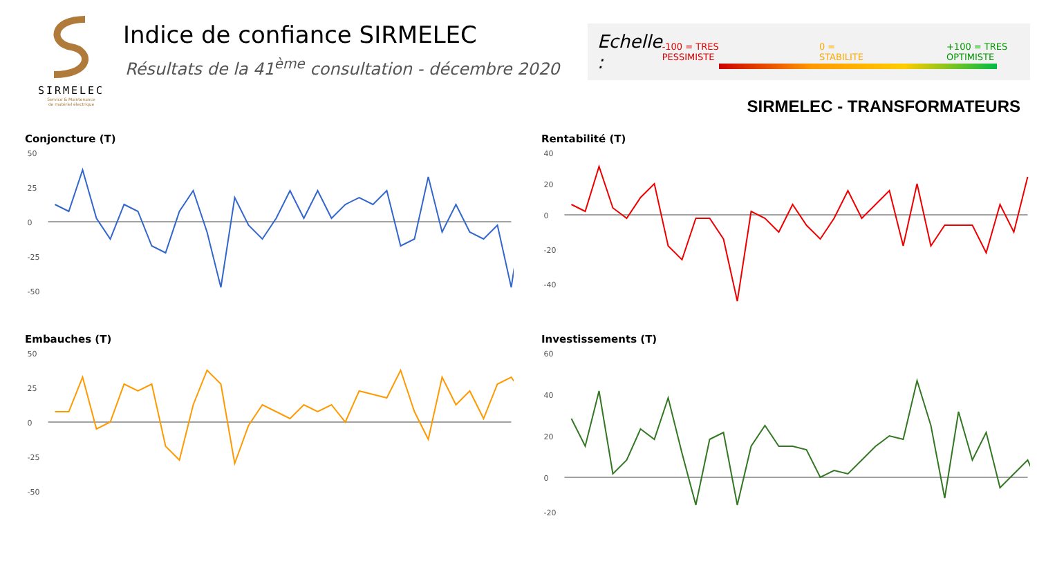SIRMELEC
Service & Maintenance
de matériel électrique
Indice de confiance SIRMELEC
Résultats de la 41<sup>ème</sup> consultation - décembre 2020
Echelle : -100 = TRES PESSIMISTE 0 = STABILITE +100 = TRES OPTIMISTE
SIRMELEC - TRANSFORMATEURS
Conjoncture (T)
50
25
0
-25
-50
Rentabilité (T)
40
20
0
-20
-40
Embauches (T)
50
25
0
-25
-50
Investissements (T)
60
40
20
0
-20